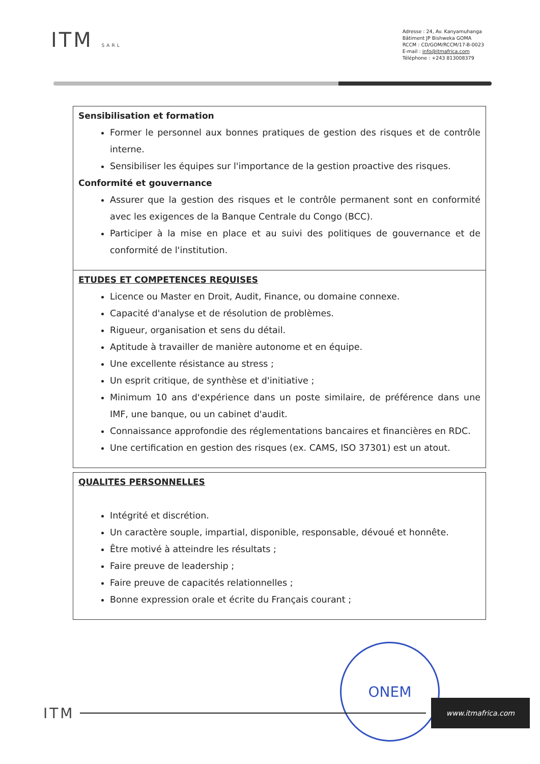ITM SARL
Adresse : 24, Av. Kanyamuhanga
Bâtiment JP Bishweka GOMA
RCCM : CD/GOM/RCCM/17-B-0023
E-mail : info@itmafrica.com
Téléphone : +243 813008379
| Sensibilisation et formation Former le personnel aux bonnes pratiques de gestion des risques et de contrôle interne. Sensibiliser les équipes sur l'importance de la gestion proactive des risques. Conformité et gouvernance Assurer que la gestion des risques et le contrôle permanent sont en conformité avec les exigences de la Banque Centrale du Congo (BCC). Participer à la mise en place et au suivi des politiques de gouvernance et de conformité de l'institution. |
| ETUDES ET COMPETENCES REQUISES Licence ou Master en Droit, Audit, Finance, ou domaine connexe. Capacité d'analyse et de résolution de problèmes. Rigueur, organisation et sens du détail. Aptitude à travailler de manière autonome et en équipe. Une excellente résistance au stress ; Un esprit critique, de synthèse et d'initiative ; Minimum 10 ans d'expérience dans un poste similaire, de préférence dans une IMF, une banque, ou un cabinet d'audit. Connaissance approfondie des réglementations bancaires et financières en RDC. Une certification en gestion des risques (ex. CAMS, ISO 37301) est un atout. |
| QUALITES PERSONNELLES Intégrité et discrétion. Un caractère souple, impartial, disponible, responsable, dévoué et honnête. Être motivé à atteindre les résultats ; Faire preuve de leadership ; Faire preuve de capacités relationnelles ; Bonne expression orale et écrite du Français courant ; |
ONEM
ITM
www.itmafrica.com